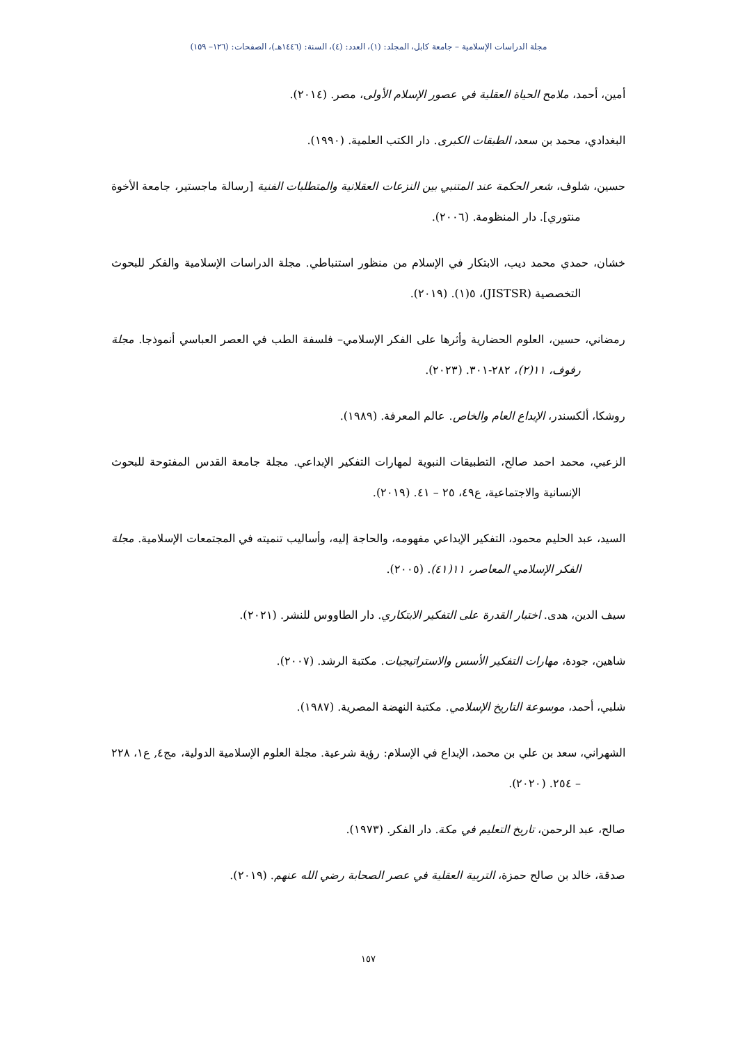مجلة الدراسات الإسلامية – جامعة كابل، المجلد: (١)، العدد: (٤)، السنة: (١٤٤٦هـ)، الصفحات: (١٢٦– ١٥٩)
أمين، أحمد، ملامح الحياة العقلية في عصور الإسلام الأولى، مصر. (٢٠١٤).
البغدادي، محمد بن سعد، الطبقات الكبرى. دار الكتب العلمية. (١٩٩٠).
حسين، شلوف، شعر الحكمة عند المتنبي بين النزعات العقلانية والمتطلبات الفنية [رسالة ماجستير، جامعة الأخوة منتوري]. دار المنظومة. (٢٠٠٦).
خشان، حمدي محمد ديب، الابتكار في الإسلام من منظور استنباطي. مجلة الدراسات الإسلامية والفكر للبحوث التخصصية (JISTSR)، ٥(١). (٢٠١٩).
رمضاني، حسين، العلوم الحضارية وأثرها على الفكر الإسلامي– فلسفة الطب في العصر العباسي أنموذجا. مجلة رفوف، ١١(٢)، ٢٨٢-٣٠١. (٢٠٢٣).
روشكا، ألكسندر، الإبداع العام والخاص. عالم المعرفة. (١٩٨٩).
الزعبي، محمد احمد صالح، التطبيقات النبوية لمهارات التفكير الإبداعي. مجلة جامعة القدس المفتوحة للبحوث الإنسانية والاجتماعية، ع٤٩، ٢٥ – ٤١. (٢٠١٩).
السيد، عبد الحليم محمود، التفكير الإبداعي مفهومه، والحاجة إليه، وأساليب تنميته في المجتمعات الإسلامية. مجلة الفكر الإسلامي المعاصر، ١١(٤١). (٢٠٠٥).
سيف الدين، هدى. اختبار القدرة على التفكير الابتكاري. دار الطاووس للنشر. (٢٠٢١).
شاهين، جودة، مهارات التفكير الأسس والاستراتيجيات. مكتبة الرشد. (٢٠٠٧).
شلبي، أحمد، موسوعة التاريخ الإسلامي. مكتبة النهضة المصرية. (١٩٨٧).
الشهراني، سعد بن علي بن محمد، الإبداع في الإسلام: رؤية شرعية. مجلة العلوم الإسلامية الدولية، مج٤, ع١، ٢٢٨ – ٢٥٤. (٢٠٢٠).
صالح، عبد الرحمن، تاريخ التعليم في مكة. دار الفكر. (١٩٧٣).
صدقة، خالد بن صالح حمزة، التربية العقلية في عصر الصحابة رضي الله عنهم. (٢٠١٩).
١٥٧